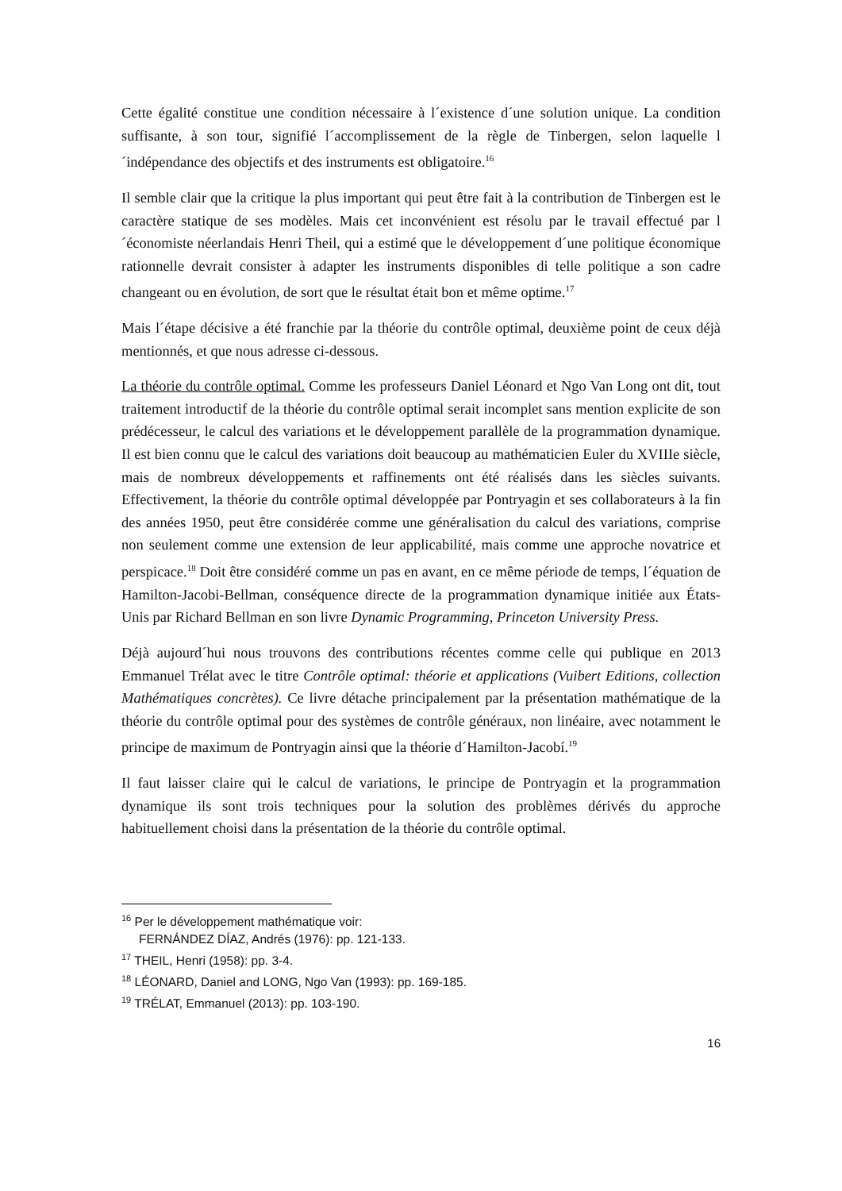Cette égalité constitue une condition nécessaire à l´existence d´une solution unique. La condition suffisante, à son tour, signifié l´accomplissement de la règle de Tinbergen, selon laquelle l´indépendance des objectifs et des instruments est obligatoire.<sup>16</sup>
Il semble clair que la critique la plus important qui peut être fait à la contribution de Tinbergen est le caractère statique de ses modèles. Mais cet inconvénient est résolu par le travail effectué par l´économiste néerlandais Henri Theil, qui a estimé que le développement d´une politique économique rationnelle devrait consister à adapter les instruments disponibles di telle politique a son cadre changeant ou en évolution, de sort que le résultat était bon et même optime.<sup>17</sup>
Mais l´étape décisive a été franchie par la théorie du contrôle optimal, deuxième point de ceux déjà mentionnés, et que nous adresse ci-dessous.
La théorie du contrôle optimal. Comme les professeurs Daniel Léonard et Ngo Van Long ont dit, tout traitement introductif de la théorie du contrôle optimal serait incomplet sans mention explicite de son prédécesseur, le calcul des variations et le développement parallèle de la programmation dynamique. Il est bien connu que le calcul des variations doit beaucoup au mathématicien Euler du XVIIIe siècle, mais de nombreux développements et raffinements ont été réalisés dans les siècles suivants. Effectivement, la théorie du contrôle optimal développée par Pontryagin et ses collaborateurs à la fin des années 1950, peut être considérée comme une généralisation du calcul des variations, comprise non seulement comme une extension de leur applicabilité, mais comme une approche novatrice et perspicace.<sup>18</sup> Doit être considéré comme un pas en avant, en ce même période de temps, l´équation de Hamilton-Jacobi-Bellman, conséquence directe de la programmation dynamique initiée aux États-Unis par Richard Bellman en son livre Dynamic Programming, Princeton University Press.
Déjà aujourd´hui nous trouvons des contributions récentes comme celle qui publique en 2013 Emmanuel Trélat avec le titre Contrôle optimal: théorie et applications (Vuibert Editions, collection Mathématiques concrètes). Ce livre détache principalement par la présentation mathématique de la théorie du contrôle optimal pour des systèmes de contrôle généraux, non linéaire, avec notamment le principe de maximum de Pontryagin ainsi que la théorie d´Hamilton-Jacobí.<sup>19</sup>
Il faut laisser claire qui le calcul de variations, le principe de Pontryagin et la programmation dynamique ils sont trois techniques pour la solution des problèmes dérivés du approche habituellement choisi dans la présentation de la théorie du contrôle optimal.
<sup>16</sup> Per le développement mathématique voir:
FERNÁNDEZ DÍAZ, Andrés (1976): pp. 121-133.
<sup>17</sup> THEIL, Henri (1958): pp. 3-4.
<sup>18</sup> LÉONARD, Daniel and LONG, Ngo Van (1993): pp. 169-185.
<sup>19</sup> TRÉLAT, Emmanuel (2013): pp. 103-190.
16